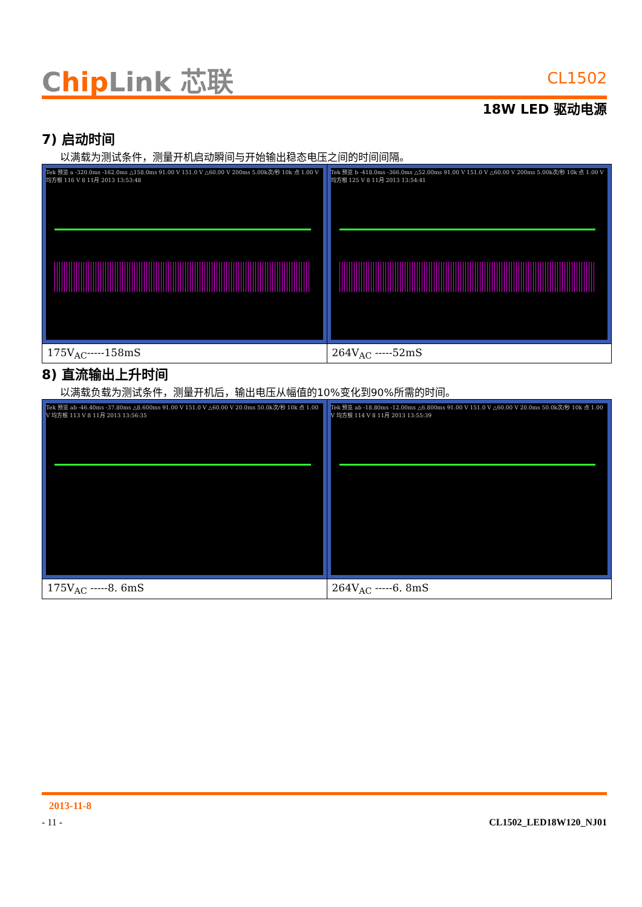Chip Link 芯联
CL1502
18W LED 驱动电源
7) 启动时间
以满载为测试条件，测量开机启动瞬间与开始输出稳态电压之间的时间间隔。
| Tek 预览 a -320.0ms -162.0ms △158.0ms 91.00 V 151.0 V △60.00 V 200ms 5.00k次/秒 10k 点 1.00 V 均方根 116 V 8 11月 2013 13:53:48 | Tek 预览 b -418.0ms -366.0ms △52.00ms 91.00 V 151.0 V △60.00 V 200ms 5.00k次/秒 10k 点 1.00 V 均方根 125 V 8 11月 2013 13:54:41 |
| 175V<sub>AC</sub>-----158mS | 264V<sub>AC</sub> -----52mS |
8) 直流输出上升时间
以满载负载为测试条件，测量开机后，输出电压从幅值的10%变化到90%所需的时间。
| Tek 预览 ab -46.40ms -37.80ms △8.600ms 91.00 V 151.0 V △60.00 V 20.0ms 50.0k次/秒 10k 点 1.00 V 均方根 113 V 8 11月 2013 13:56:35 | Tek 预览 ab -18.80ms -12.00ms △6.800ms 91.00 V 151.0 V △60.00 V 20.0ms 50.0k次/秒 10k 点 1.00 V 均方根 114 V 8 11月 2013 13:55:39 |
| 175V<sub>AC</sub> -----8. 6mS | 264V<sub>AC</sub> -----6. 8mS |
2013-11-8
- 11 - CL1502_LED18W120_NJ01